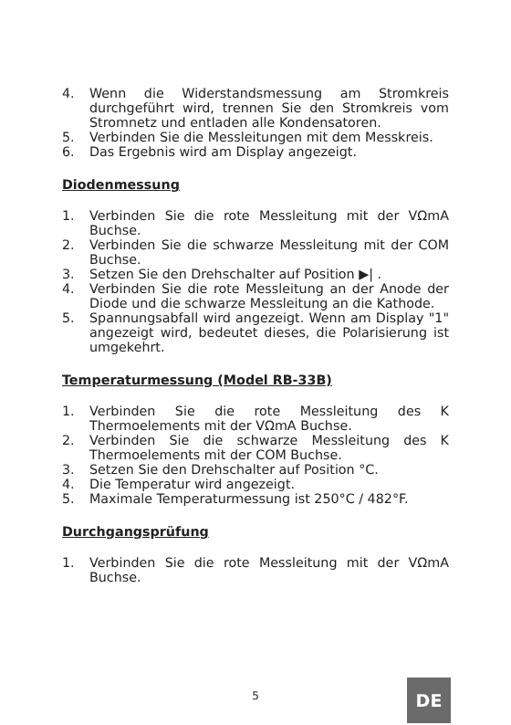4. Wenn die Widerstandsmessung am Stromkreis durchgeführt wird, trennen Sie den Stromkreis vom Stromnetz und entladen alle Kondensatoren.
5. Verbinden Sie die Messleitungen mit dem Messkreis.
6. Das Ergebnis wird am Display angezeigt.
Diodenmessung
1. Verbinden Sie die rote Messleitung mit der VΩmA Buchse.
2. Verbinden Sie die schwarze Messleitung mit der COM Buchse.
3. Setzen Sie den Drehschalter auf Position ▶| .
4. Verbinden Sie die rote Messleitung an der Anode der Diode und die schwarze Messleitung an die Kathode.
5. Spannungsabfall wird angezeigt. Wenn am Display "1" angezeigt wird, bedeutet dieses, die Polarisierung ist umgekehrt.
Temperaturmessung (Model RB-33B)
1. Verbinden Sie die rote Messleitung des K Thermoelements mit der VΩmA Buchse.
2. Verbinden Sie die schwarze Messleitung des K Thermoelements mit der COM Buchse.
3. Setzen Sie den Drehschalter auf Position °C.
4. Die Temperatur wird angezeigt.
5. Maximale Temperaturmessung ist 250°C / 482°F.
Durchgangsprüfung
1. Verbinden Sie die rote Messleitung mit der VΩmA Buchse.
5 DE